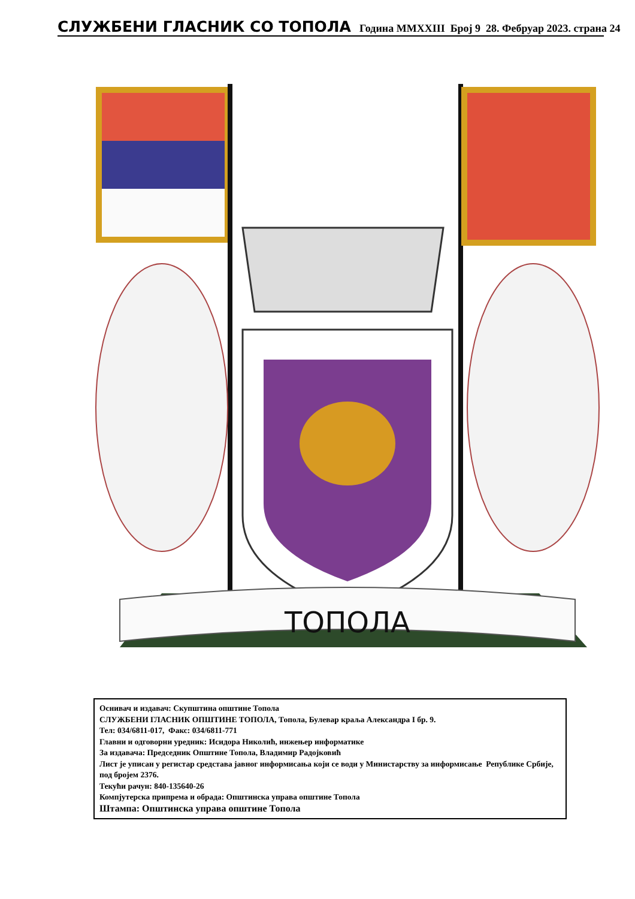СЛУЖБЕНИ ГЛАСНИК СО ТОПОЛА Година MMXXIII Број 9 28. Фебруар 2023. страна 24
ТОПОЛА
Оснивач и издавач: Скупштина општине Топола
СЛУЖБЕНИ ГЛАСНИК ОПШТИНЕ ТОПОЛА, Топола, Булевар краља Александра I бр. 9.
Тел: 034/6811-017, Факс: 034/6811-771
Главни и одговорни уредник: Исидора Николић, инжењер информатике
За издавача: Председник Општине Топола, Владимир Радојковић
Лист је уписан у регистар средстава јавног информисања који се води у Министарству за информисање Републике Србије, под бројем 2376.
Текући рачун: 840-135640-26
Компјутерска припрема и обрада: Општинска управа општине Топола
Штампа: Општинска управа општине Топола